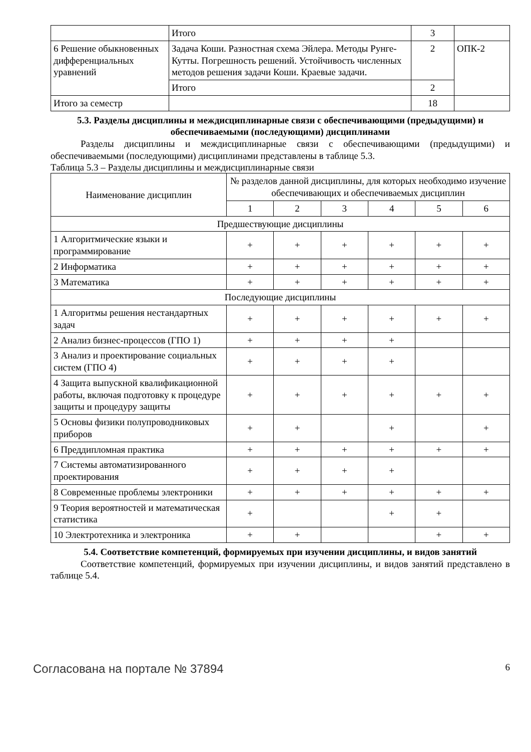| | Итого | 3 | |
| 6 Решение обыкновенных дифференциальных уравнений | Задача Коши. Разностная схема Эйлера. Методы Рунге-Кутты. Погрешность решений. Устойчивость численных методов решения задачи Коши. Краевые задачи. | 2 | ОПК-2 |
| | Итого | 2 | |
| Итого за семестр | | 18 | |
5.3. Разделы дисциплины и междисциплинарные связи с обеспечивающими (предыдущими) и обеспечиваемыми (последующими) дисциплинами
Разделы дисциплины и междисциплинарные связи с обеспечивающими (предыдущими) и обеспечиваемыми (последующими) дисциплинами представлены в таблице 5.3.
Таблица 5.3 – Разделы дисциплины и междисциплинарные связи
| Наименование дисциплин | № разделов данной дисциплины, для которых необходимо изучение обеспечивающих и обеспечиваемых дисциплин | | | | | |
| --- | --- | --- | --- | --- | --- | --- |
| | 1 | 2 | 3 | 4 | 5 | 6 |
| Предшествующие дисциплины | | | | | | |
| 1 Алгоритмические языки и программирование | + | + | + | + | + | + |
| 2 Информатика | + | + | + | + | + | + |
| 3 Математика | + | + | + | + | + | + |
| Последующие дисциплины | | | | | | |
| 1 Алгоритмы решения нестандартных задач | + | + | + | + | + | + |
| 2 Анализ бизнес-процессов (ГПО 1) | + | + | + | + | | |
| 3 Анализ и проектирование социальных систем (ГПО 4) | + | + | + | + | | |
| 4 Защита выпускной квалификационной работы, включая подготовку к процедуре защиты и процедуру защиты | + | + | + | + | + | + |
| 5 Основы физики полупроводниковых приборов | + | + | | + | | + |
| 6 Преддипломная практика | + | + | + | + | + | + |
| 7 Системы автоматизированного проектирования | + | + | + | + | | |
| 8 Современные проблемы электроники | + | + | + | + | + | + |
| 9 Теория вероятностей и математическая статистика | + | | | + | + | |
| 10 Электротехника и электроника | + | + | | | + | + |
5.4. Соответствие компетенций, формируемых при изучении дисциплины, и видов занятий
Соответствие компетенций, формируемых при изучении дисциплины, и видов занятий представлено в таблице 5.4.
Согласована на портале № 37894 6